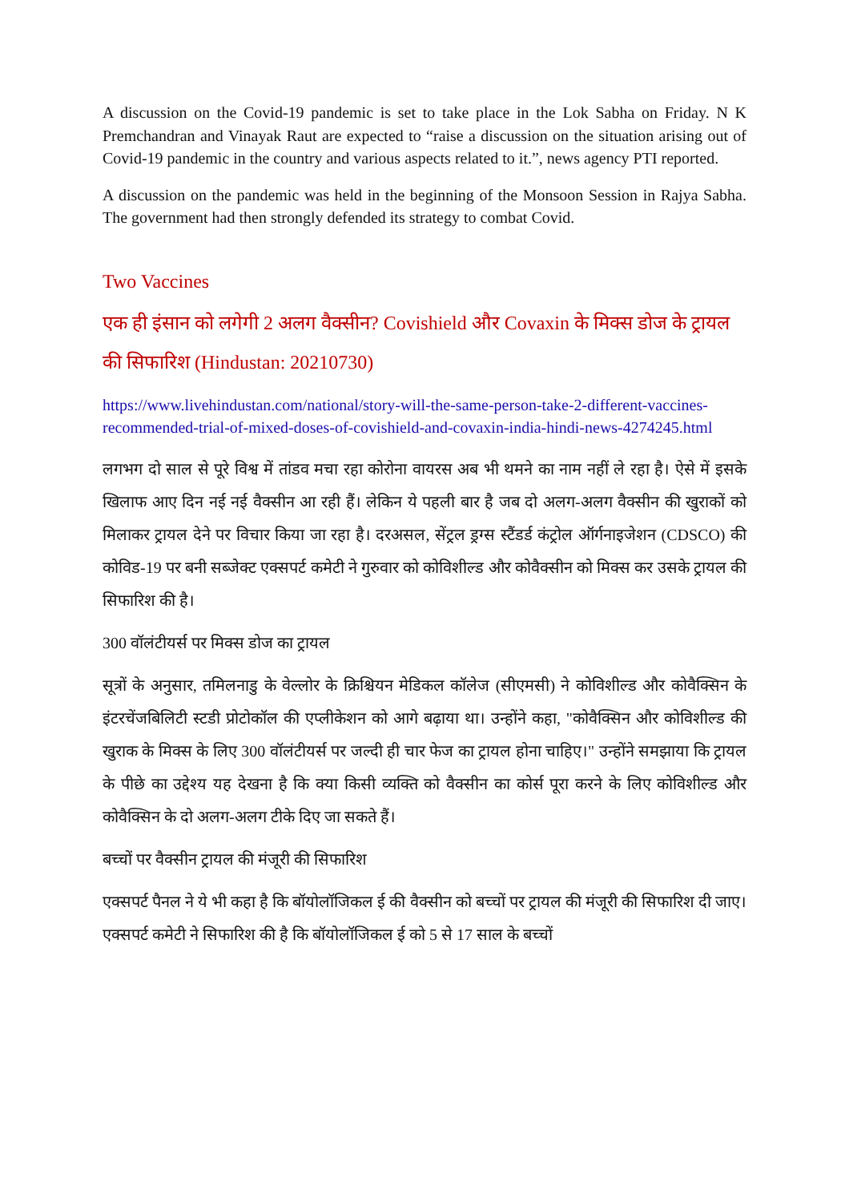A discussion on the Covid-19 pandemic is set to take place in the Lok Sabha on Friday. N K Premchandran and Vinayak Raut are expected to “raise a discussion on the situation arising out of Covid-19 pandemic in the country and various aspects related to it.”, news agency PTI reported.
A discussion on the pandemic was held in the beginning of the Monsoon Session in Rajya Sabha. The government had then strongly defended its strategy to combat Covid.
Two Vaccines
एक ही इंसान को लगेगी 2 अलग वैक्सीन? Covishield और Covaxin के मिक्स डोज के ट्रायल की सिफारिश (Hindustan: 20210730)
https://www.livehindustan.com/national/story-will-the-same-person-take-2-different-vaccines-recommended-trial-of-mixed-doses-of-covishield-and-covaxin-india-hindi-news-4274245.html
लगभग दो साल से पूरे विश्व में तांडव मचा रहा कोरोना वायरस अब भी थमने का नाम नहीं ले रहा है। ऐसे में इसके खिलाफ आए दिन नई नई वैक्सीन आ रही हैं। लेकिन ये पहली बार है जब दो अलग-अलग वैक्सीन की खुराकों को मिलाकर ट्रायल देने पर विचार किया जा रहा है। दरअसल, सेंट्रल ड्रग्स स्टैंडर्ड कंट्रोल ऑर्गनाइजेशन (CDSCO) की कोविड-19 पर बनी सब्जेक्ट एक्सपर्ट कमेटी ने गुरुवार को कोविशील्ड और कोवैक्सीन को मिक्स कर उसके ट्रायल की सिफारिश की है।
300 वॉलंटीयर्स पर मिक्स डोज का ट्रायल
सूत्रों के अनुसार, तमिलनाडु के वेल्लोर के क्रिश्चियन मेडिकल कॉलेज (सीएमसी) ने कोविशील्ड और कोवैक्सिन के इंटरचेंजबिलिटी स्टडी प्रोटोकॉल की एप्लीकेशन को आगे बढ़ाया था। उन्होंने कहा, "कोवैक्सिन और कोविशील्ड की खुराक के मिक्स के लिए 300 वॉलंटीयर्स पर जल्दी ही चार फेज का ट्रायल होना चाहिए।" उन्होंने समझाया कि ट्रायल के पीछे का उद्देश्य यह देखना है कि क्या किसी व्यक्ति को वैक्सीन का कोर्स पूरा करने के लिए कोविशील्ड और कोवैक्सिन के दो अलग-अलग टीके दिए जा सकते हैं।
बच्चों पर वैक्सीन ट्रायल की मंजूरी की सिफारिश
एक्सपर्ट पैनल ने ये भी कहा है कि बॉयोलॉजिकल ई की वैक्सीन को बच्चों पर ट्रायल की मंजूरी की सिफारिश दी जाए। एक्सपर्ट कमेटी ने सिफारिश की है कि बॉयोलॉजिकल ई को 5 से 17 साल के बच्चों